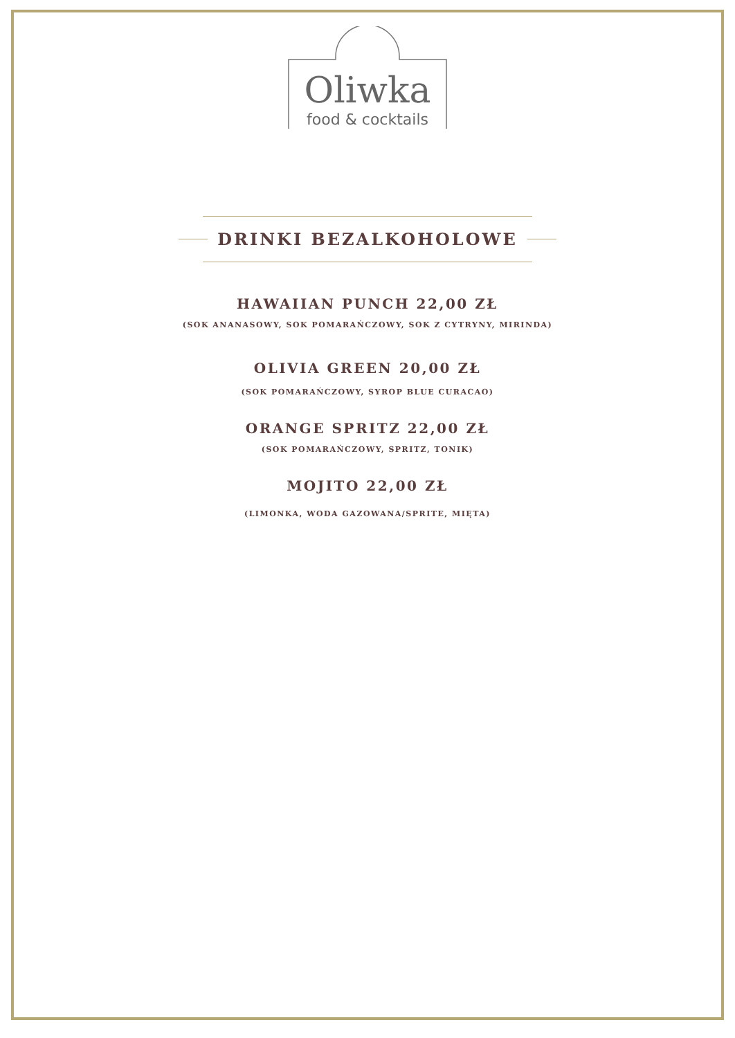Oliwka
food & cocktails
DRINKI BEZALKOHOLOWE
HAWAIIAN PUNCH 22,00 ZŁ
(SOK ANANASOWY, SOK POMARAŃCZOWY, SOK Z CYTRYNY, MIRINDA)
OLIVIA GREEN 20,00 ZŁ
(SOK POMARAŃCZOWY, SYROP BLUE CURACAO)
ORANGE SPRITZ 22,00 ZŁ
(SOK POMARAŃCZOWY, SPRITZ, TONIK)
MOJITO 22,00 ZŁ
(LIMONKA, WODA GAZOWANA/SPRITE, MIĘTA)